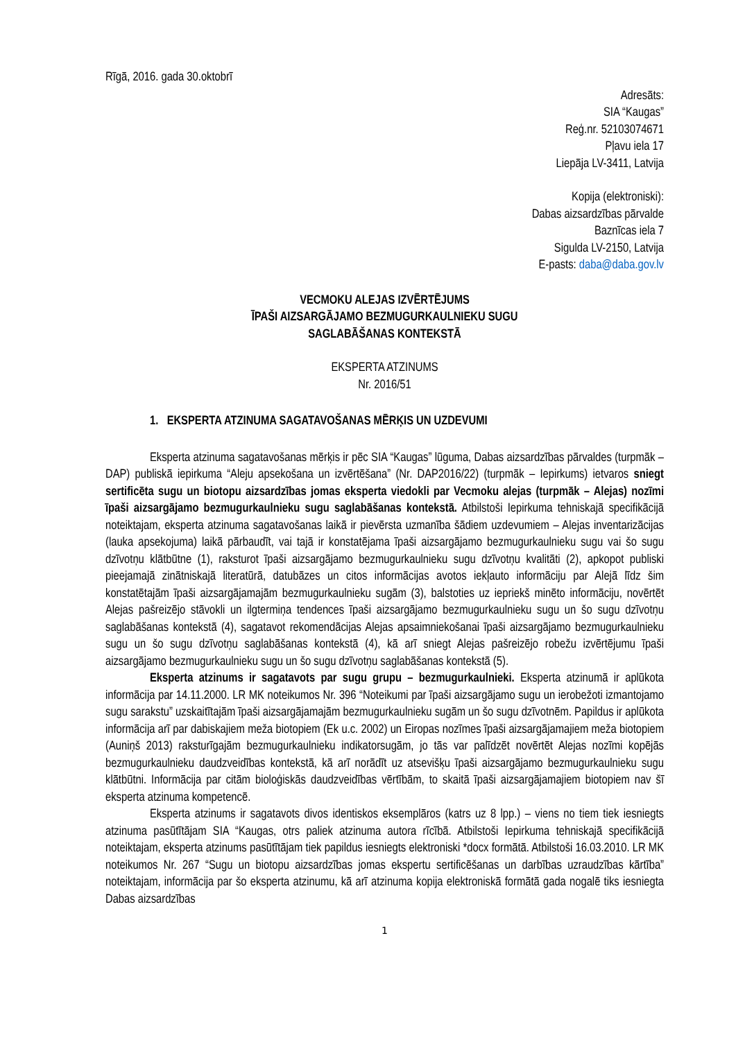Rīgā, 2016. gada 30.oktobrī
Adresāts:
SIA “Kaugas”
Reģ.nr. 52103074671
Pļavu iela 17
Liepāja LV-3411, Latvija
Kopija (elektroniski):
Dabas aizsardzības pārvalde
Baznīcas iela 7
Sigulda LV-2150, Latvija
E-pasts: daba@daba.gov.lv
VECMOKU ALEJAS IZVĒRTĒJUMS
ĪPAŠI AIZSARGĀJAMO BEZMUGURKAULNIEKU SUGU
SAGLABĀŠANAS KONTEKSTĀ
EKSPERTA ATZINUMS
Nr. 2016/51
1. EKSPERTA ATZINUMA SAGATAVOŠANAS MĒRĶIS UN UZDEVUMI
Eksperta atzinuma sagatavošanas mērķis ir pēc SIA “Kaugas” lūguma, Dabas aizsardzības pārvaldes (turpmāk – DAP) publiskā iepirkuma “Aleju apsekošana un izvērtēšana” (Nr. DAP2016/22) (turpmāk – Iepirkums) ietvaros sniegt sertificēta sugu un biotopu aizsardzības jomas eksperta viedokli par Vecmoku alejas (turpmāk – Alejas) nozīmi īpaši aizsargājamo bezmugurkaulnieku sugu saglabāšanas kontekstā. Atbilstoši Iepirkuma tehniskajā specifikācijā noteiktajam, eksperta atzinuma sagatavošanas laikā ir pievērsta uzmanība šādiem uzdevumiem – Alejas inventarizācijas (lauka apsekojuma) laikā pārbaudīt, vai tajā ir konstatējama īpaši aizsargājamo bezmugurkaulnieku sugu vai šo sugu dzīvotņu klātbūtne (1), raksturot īpaši aizsargājamo bezmugurkaulnieku sugu dzīvotņu kvalitāti (2), apkopot publiski pieejamajā zinātniskajā literatūrā, datubāzes un citos informācijas avotos iekļauto informāciju par Alejā līdz šim konstatētajām īpaši aizsargājamajām bezmugurkaulnieku sugām (3), balstoties uz iepriekš minēto informāciju, novērtēt Alejas pašreizējo stāvokli un ilgtermiņa tendences īpaši aizsargājamo bezmugurkaulnieku sugu un šo sugu dzīvotņu saglabāšanas kontekstā (4), sagatavot rekomendācijas Alejas apsaimniekošanai īpaši aizsargājamo bezmugurkaulnieku sugu un šo sugu dzīvotņu saglabāšanas kontekstā (4), kā arī sniegt Alejas pašreizējo robežu izvērtējumu īpaši aizsargājamo bezmugurkaulnieku sugu un šo sugu dzīvotņu saglabāšanas kontekstā (5).
Eksperta atzinums ir sagatavots par sugu grupu – bezmugurkaulnieki. Eksperta atzinumā ir aplūkota informācija par 14.11.2000. LR MK noteikumos Nr. 396 “Noteikumi par īpaši aizsargājamo sugu un ierobežoti izmantojamo sugu sarakstu” uzskaitītajām īpaši aizsargājamajām bezmugurkaulnieku sugām un šo sugu dzīvotnēm. Papildus ir aplūkota informācija arī par dabiskajiem meža biotopiem (Ek u.c. 2002) un Eiropas nozīmes īpaši aizsargājamajiem meža biotopiem (Auniņš 2013) raksturīgajām bezmugurkaulnieku indikatorsugām, jo tās var palīdzēt novērtēt Alejas nozīmi kopējās bezmugurkaulnieku daudzveidības kontekstā, kā arī norādīt uz atsevišķu īpaši aizsargājamo bezmugurkaulnieku sugu klātbūtni. Informācija par citām bioloģiskās daudzveidības vērtībām, to skaitā īpaši aizsargājamajiem biotopiem nav šī eksperta atzinuma kompetencē.
Eksperta atzinums ir sagatavots divos identiskos eksemplāros (katrs uz 8 lpp.) – viens no tiem tiek iesniegts atzinuma pasūtītājam SIA “Kaugas, otrs paliek atzinuma autora rīcībā. Atbilstoši Iepirkuma tehniskajā specifikācijā noteiktajam, eksperta atzinums pasūtītājam tiek papildus iesniegts elektroniski *docx formātā. Atbilstoši 16.03.2010. LR MK noteikumos Nr. 267 “Sugu un biotopu aizsardzības jomas ekspertu sertificēšanas un darbības uzraudzības kārtība” noteiktajam, informācija par šo eksperta atzinumu, kā arī atzinuma kopija elektroniskā formātā gada nogalē tiks iesniegta Dabas aizsardzības
1